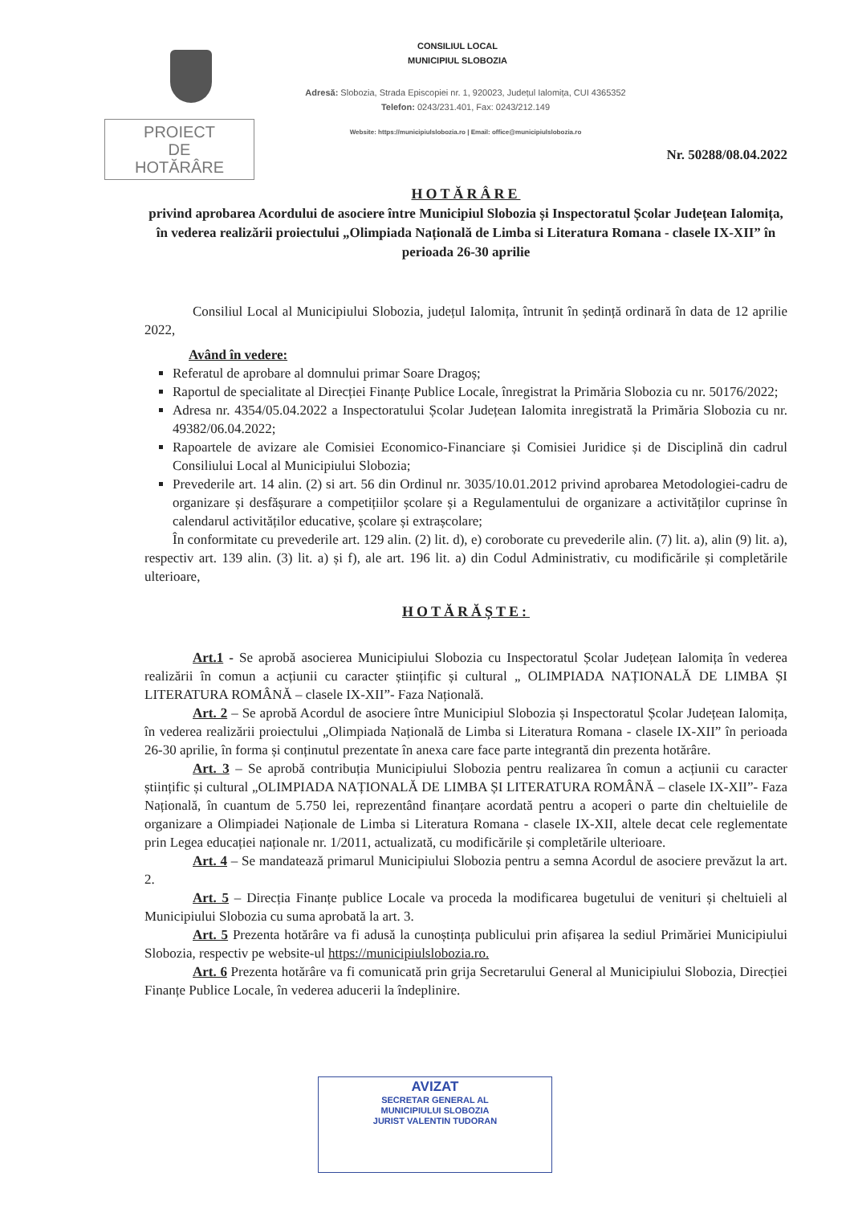CONSILIUL LOCAL
MUNICIPIUL SLOBOZIA
Adresă: Slobozia, Strada Episcopiei nr. 1, 920023, Județul Ialomița, CUI 4365352
Telefon: 0243/231.401, Fax: 0243/212.149
Website: https://municipiulslobozia.ro | Email: office@municipiulslobozia.ro
PROIECT
DE
HOTĂRÂRE
Nr. 50288/08.04.2022
HOTĂRÂRE
privind aprobarea Acordului de asociere între Municipiul Slobozia și Inspectoratul Școlar Județean Ialomița, în vederea realizării proiectului „Olimpiada Națională de Limba si Literatura Romana - clasele IX-XII” în perioada 26-30 aprilie
Consiliul Local al Municipiului Slobozia, județul Ialomița, întrunit în ședință ordinară în data de 12 aprilie 2022,
Având în vedere:
Referatul de aprobare al domnului primar Soare Dragoș;
Raportul de specialitate al Direcției Finanțe Publice Locale, înregistrat la Primăria Slobozia cu nr. 50176/2022;
Adresa nr. 4354/05.04.2022 a Inspectoratului Școlar Județean Ialomita inregistrată la Primăria Slobozia cu nr. 49382/06.04.2022;
Rapoartele de avizare ale Comisiei Economico-Financiare și Comisiei Juridice și de Disciplină din cadrul Consiliului Local al Municipiului Slobozia;
Prevederile art. 14 alin. (2) si art. 56 din Ordinul nr. 3035/10.01.2012 privind aprobarea Metodologiei-cadru de organizare și desfășurare a competițiilor școlare și a Regulamentului de organizare a activităților cuprinse în calendarul activităților educative, școlare și extrașcolare;
În conformitate cu prevederile art. 129 alin. (2) lit. d), e) coroborate cu prevederile alin. (7) lit. a), alin (9) lit. a), respectiv art. 139 alin. (3) lit. a) și f), ale art. 196 lit. a) din Codul Administrativ, cu modificările și completările ulterioare,
HOTĂRĂȘTE:
Art.1 - Se aprobă asocierea Municipiului Slobozia cu Inspectoratul Școlar Județean Ialomița în vederea realizării în comun a acțiunii cu caracter științific și cultural „ OLIMPIADA NAȚIONALĂ DE LIMBA ȘI LITERATURA ROMÂNĂ – clasele IX-XII”- Faza Națională.
Art. 2 – Se aprobă Acordul de asociere între Municipiul Slobozia și Inspectoratul Școlar Județean Ialomița, în vederea realizării proiectului „Olimpiada Națională de Limba si Literatura Romana - clasele IX-XII” în perioada 26-30 aprilie, în forma și conținutul prezentate în anexa care face parte integrantă din prezenta hotărâre.
Art. 3 – Se aprobă contribuția Municipiului Slobozia pentru realizarea în comun a acțiunii cu caracter științific și cultural „OLIMPIADA NAȚIONALĂ DE LIMBA ȘI LITERATURA ROMÂNĂ – clasele IX-XII”- Faza Națională, în cuantum de 5.750 lei, reprezentând finanțare acordată pentru a acoperi o parte din cheltuielile de organizare a Olimpiadei Naționale de Limba si Literatura Romana - clasele IX-XII, altele decat cele reglementate prin Legea educației naționale nr. 1/2011, actualizată, cu modificările și completările ulterioare.
Art. 4 – Se mandatează primarul Municipiului Slobozia pentru a semna Acordul de asociere prevăzut la art. 2.
Art. 5 – Direcția Finanțe publice Locale va proceda la modificarea bugetului de venituri și cheltuieli al Municipiului Slobozia cu suma aprobată la art. 3.
Art. 5 Prezenta hotărâre va fi adusă la cunoștința publicului prin afișarea la sediul Primăriei Municipiului Slobozia, respectiv pe website-ul https://municipiulslobozia.ro.
Art. 6 Prezenta hotărâre va fi comunicată prin grija Secretarului General al Municipiului Slobozia, Direcției Finanțe Publice Locale, în vederea aducerii la îndeplinire.
AVIZAT
SECRETAR GENERAL AL
MUNICIPIULUI SLOBOZIA
JURIST VALENTIN TUDORAN